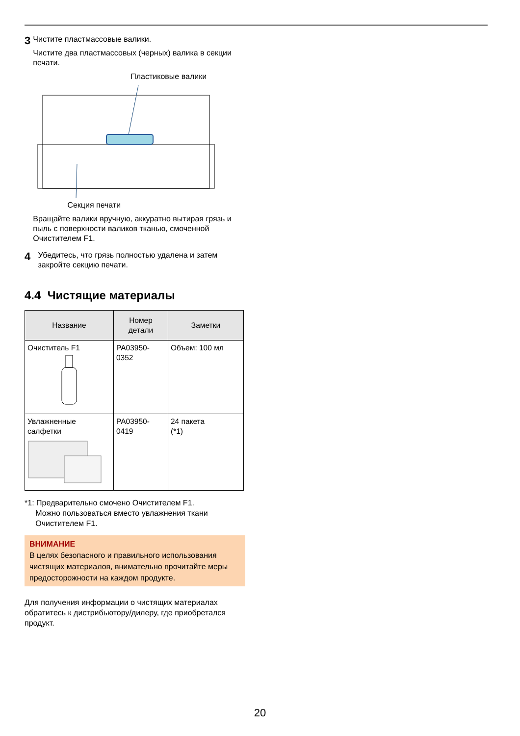3
Чистите пластмассовые валики.
Чистите два пластмассовых (черных) валика в секции печати.
Пластиковые валики
Секция печати
Вращайте валики вручную, аккуратно вытирая грязь и пыль с поверхности валиков тканью, смоченной Очистителем F1.
4
Убедитесь, что грязь полностью удалена и затем закройте секцию печати.
4.4 Чистящие материалы
| Название | Номер детали | Заметки |
| --- | --- | --- |
| Очиститель F1 | PA03950- 0352 | Объем: 100 мл |
| Увлажненные салфетки | PA03950- 0419 | 24 пакета (*1) |
*1: Предварительно смочено Очистителем F1.
Можно пользоваться вместо увлажнения ткани
Очистителем F1.
ВНИМАНИЕ
В целях безопасного и правильного использования чистящих материалов, внимательно прочитайте меры предосторожности на каждом продукте.
Для получения информации о чистящих материалах обратитесь к дистрибьютору/дилеру, где приобретался продукт.
20